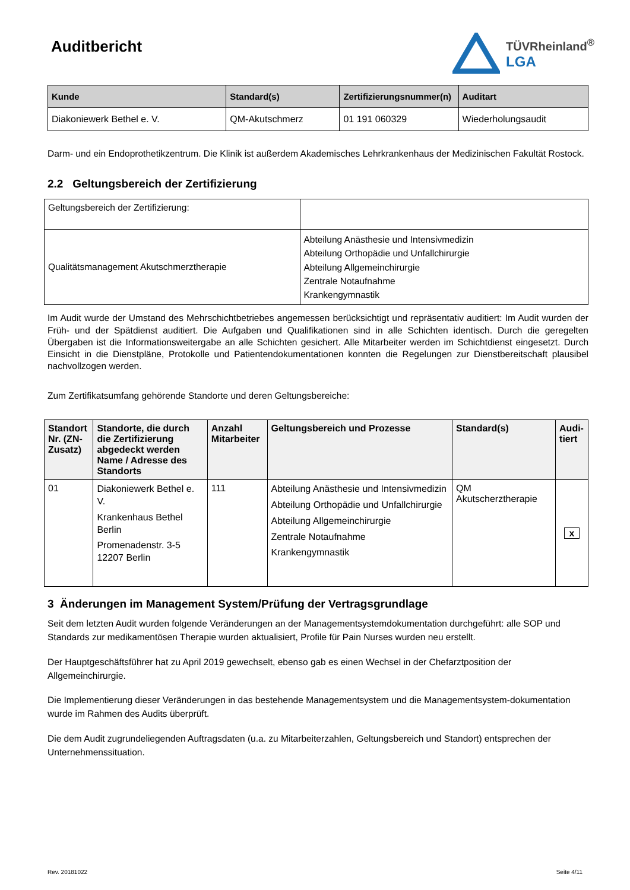Auditbericht
TÜVRheinland<sup>®</sup>
LGA
| Kunde | Standard(s) | Zertifizierungsnummer(n) | Auditart |
| --- | --- | --- | --- |
| Diakoniewerk Bethel e. V. | QM-Akutschmerz | 01 191 060329 | Wiederholungsaudit |
Darm- und ein Endoprothetikzentrum. Die Klinik ist außerdem Akademisches Lehrkrankenhaus der Medizinischen Fakultät Rostock.
2.2 Geltungsbereich der Zertifizierung
| Geltungsbereich der Zertifizierung: | |
| Qualitätsmanagement Akutschmerztherapie | Abteilung Anästhesie und Intensivmedizin Abteilung Orthopädie und Unfallchirurgie Abteilung Allgemeinchirurgie Zentrale Notaufnahme Krankengymnastik |
Im Audit wurde der Umstand des Mehrschichtbetriebes angemessen berücksichtigt und repräsentativ auditiert: Im Audit wurden der Früh- und der Spätdienst auditiert. Die Aufgaben und Qualifikationen sind in alle Schichten identisch. Durch die geregelten Übergaben ist die Informationsweitergabe an alle Schichten gesichert. Alle Mitarbeiter werden im Schichtdienst eingesetzt. Durch Einsicht in die Dienstpläne, Protokolle und Patientendokumentationen konnten die Regelungen zur Dienstbereitschaft plausibel nachvollzogen werden.
Zum Zertifikatsumfang gehörende Standorte und deren Geltungsbereiche:
| Standort Nr. (ZN-Zusatz) | Standorte, die durch die Zertifizierung abgedeckt werden Name / Adresse des Standorts | Anzahl Mitarbeiter | Geltungsbereich und Prozesse | Standard(s) | Audi-tiert |
| --- | --- | --- | --- | --- | --- |
| 01 | Diakoniewerk Bethel e. V. Krankenhaus Bethel Berlin Promenadenstr. 3-5 12207 Berlin | 111 | Abteilung Anästhesie und Intensivmedizin Abteilung Orthopädie und Unfallchirurgie Abteilung Allgemeinchirurgie Zentrale Notaufnahme Krankengymnastik | QM Akutscherztherapie | x |
3 Änderungen im Management System/Prüfung der Vertragsgrundlage
Seit dem letzten Audit wurden folgende Veränderungen an der Managementsystemdokumentation durchgeführt: alle SOP und Standards zur medikamentösen Therapie wurden aktualisiert, Profile für Pain Nurses wurden neu erstellt.
Der Hauptgeschäftsführer hat zu April 2019 gewechselt, ebenso gab es einen Wechsel in der Chefarztposition der Allgemeinchirurgie.
Die Implementierung dieser Veränderungen in das bestehende Managementsystem und die Managementsystem-dokumentation wurde im Rahmen des Audits überprüft.
Die dem Audit zugrundeliegenden Auftragsdaten (u.a. zu Mitarbeiterzahlen, Geltungsbereich und Standort) entsprechen der Unternehmenssituation.
Rev. 20181022 Seite 4/11